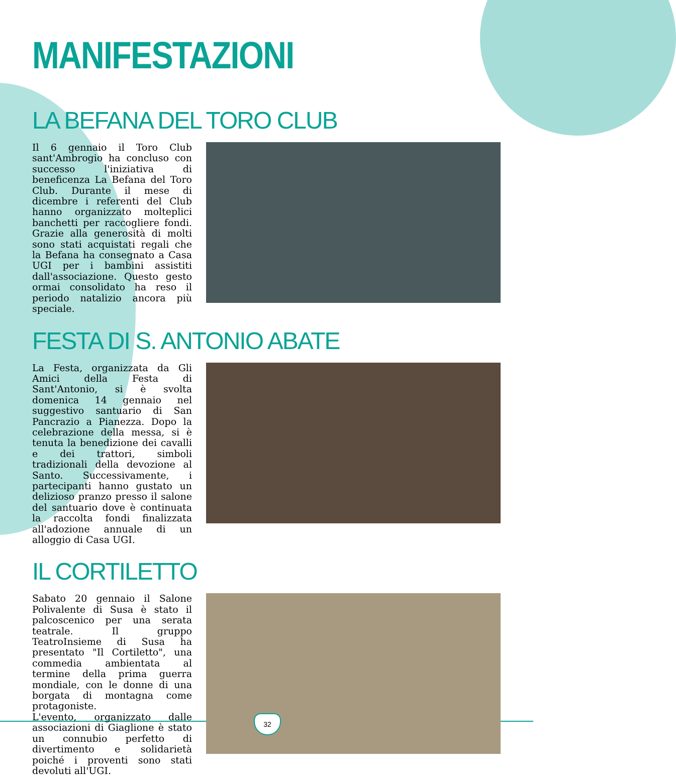MANIFESTAZIONI
LA BEFANA DEL TORO CLUB
Il 6 gennaio il Toro Club sant'Ambrogio ha concluso con successo l'iniziativa di beneficenza La Befana del Toro Club. Durante il mese di dicembre i referenti del Club hanno organizzato molteplici banchetti per raccogliere fondi. Grazie alla generosità di molti sono stati acquistati regali che la Befana ha consegnato a Casa UGI per i bambini assistiti dall'associazione. Questo gesto ormai consolidato ha reso il periodo natalizio ancora più speciale.
FESTA DI S. ANTONIO ABATE
La Festa, organizzata da Gli Amici della Festa di Sant'Antonio, si è svolta domenica 14 gennaio nel suggestivo santuario di San Pancrazio a Pianezza. Dopo la celebrazione della messa, si è tenuta la benedizione dei cavalli e dei trattori, simboli tradizionali della devozione al Santo. Successivamente, i partecipanti hanno gustato un delizioso pranzo presso il salone del santuario dove è continuata la raccolta fondi finalizzata all'adozione annuale di un alloggio di Casa UGI.
IL CORTILETTO
Sabato 20 gennaio il Salone Polivalente di Susa è stato il palcoscenico per una serata teatrale. Il gruppo TeatroInsieme di Susa ha presentato "Il Cortiletto", una commedia ambientata al termine della prima guerra mondiale, con le donne di una borgata di montagna come protagoniste.
L'evento, organizzato dalle associazioni di Giaglione è stato un connubio perfetto di divertimento e solidarietà poiché i proventi sono stati devoluti all'UGI.
32